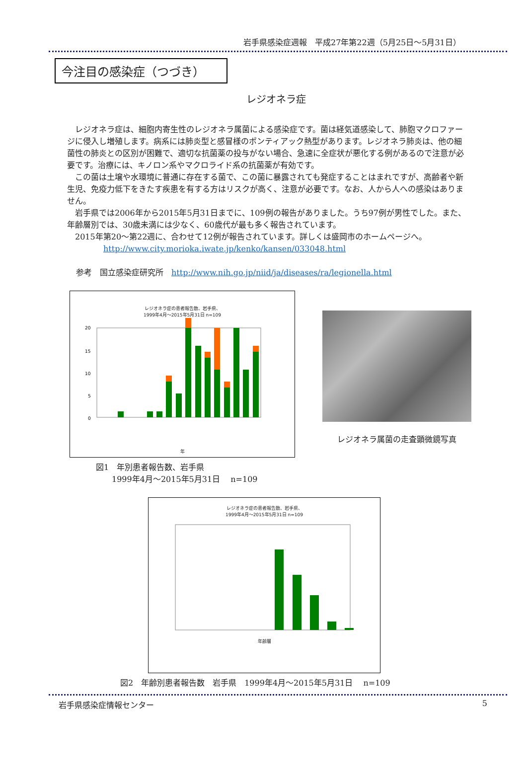岩手県感染症週報　平成27年第22週（5月25日～5月31日）
今注目の感染症（つづき）
レジオネラ症
レジオネラ症は、細胞内寄生性のレジオネラ属菌による感染症です。菌は経気道感染して、肺胞マクロファージに侵入し増殖します。病系には肺炎型と感冒様のポンティアック熱型があります。レジオネラ肺炎は、他の細菌性の肺炎との区別が困難で、適切な抗菌薬の投与がない場合、急速に全症状が悪化する例があるので注意が必要です。治療には、キノロン系やマクロライド系の抗菌薬が有効です。
この菌は土壌や水環境に普通に存在する菌で、この菌に暴露されても発症することはまれですが、高齢者や新生児、免疫力低下をきたす疾患を有する方はリスクが高く、注意が必要です。なお、人から人への感染はありません。
岩手県では2006年から2015年5月31日までに、109例の報告がありました。うち97例が男性でした。また、年齢層別では、30歳未満には少なく、60歳代が最も多く報告されています。
2015年第20～第22週に、合わせて12例が報告されています。詳しくは盛岡市のホームページへ。
http://www.city.morioka.iwate.jp/kenko/kansen/033048.html
参考　国立感染症研究所　http://www.nih.go.jp/niid/ja/diseases/ra/legionella.html
レジオネラ症の患者報告数、岩手県、
1999年4月～2015年5月31日 n=109
20
15
10
5
0
年
レジオネラ属菌の走査顕微鏡写真
図1　年別患者報告数、岩手県
　　1999年4月～2015年5月31日　 n=109
レジオネラ症の患者報告数、岩手県、
1999年4月～2015年5月31日 n=109
年齢層
図2　年齢別患者報告数　岩手県　1999年4月～2015年5月31日　 n=109
岩手県感染症情報センター 5